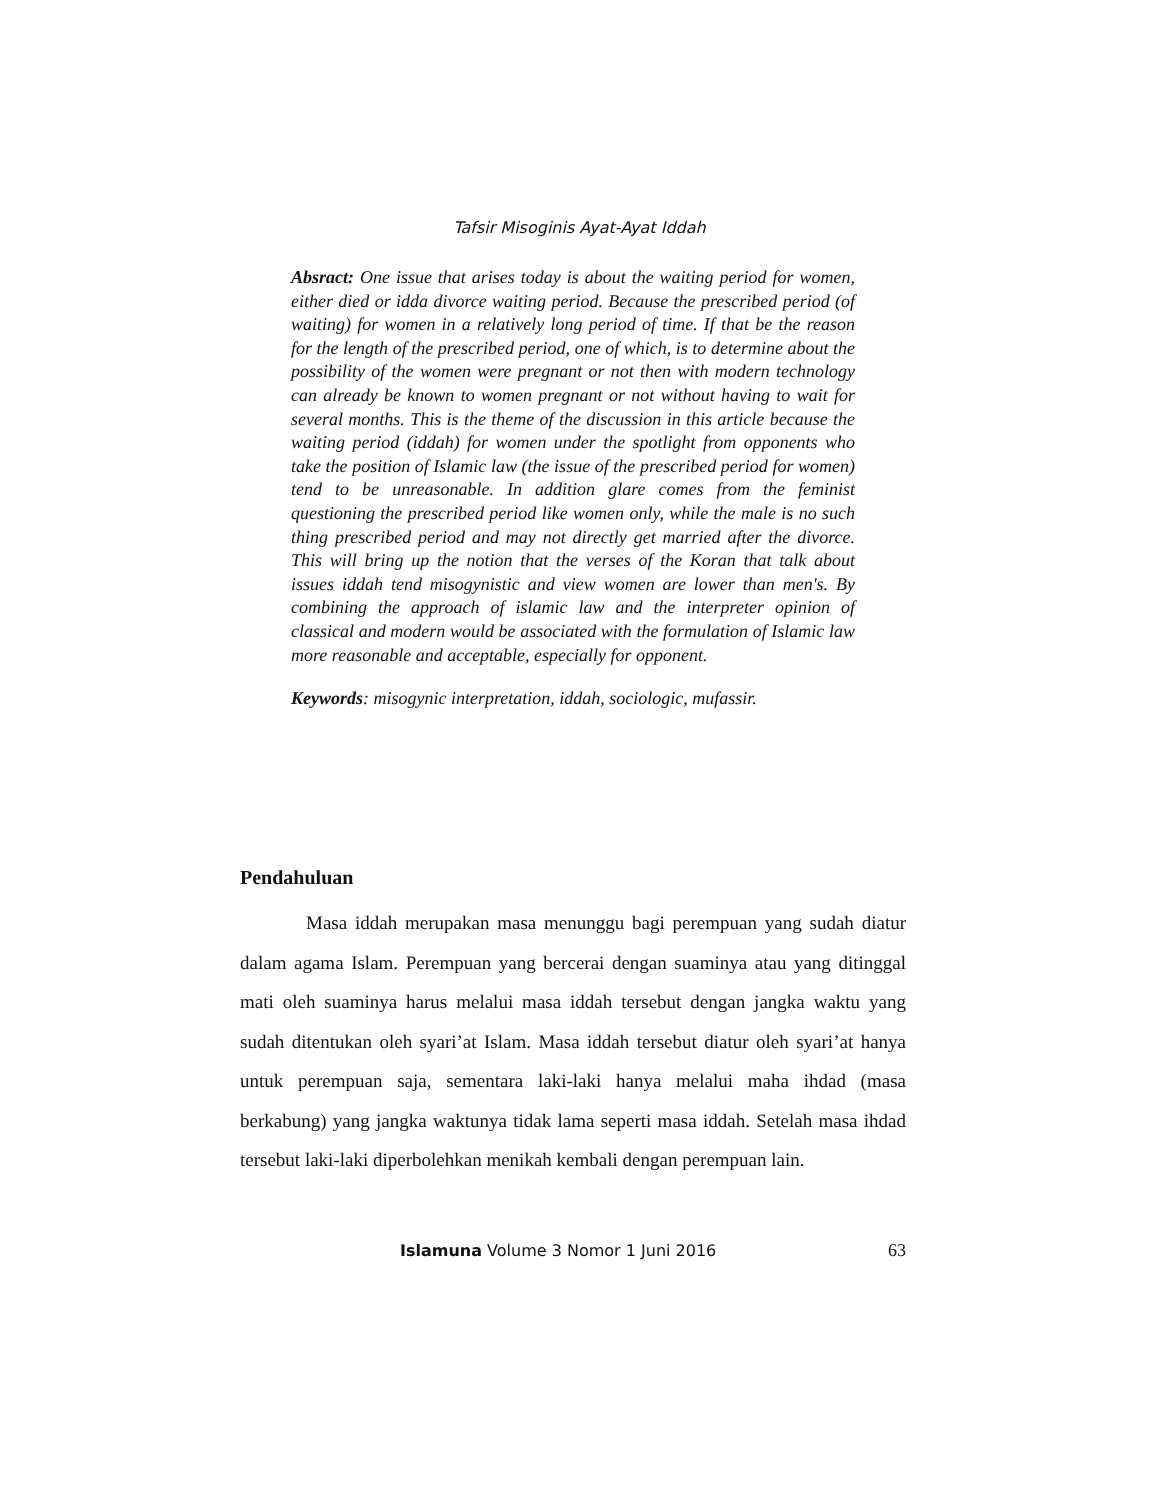Tafsir Misoginis Ayat-Ayat Iddah
Absract: One issue that arises today is about the waiting period for women, either died or idda divorce waiting period. Because the prescribed period (of waiting) for women in a relatively long period of time. If that be the reason for the length of the prescribed period, one of which, is to determine about the possibility of the women were pregnant or not then with modern technology can already be known to women pregnant or not without having to wait for several months. This is the theme of the discussion in this article because the waiting period (iddah) for women under the spotlight from opponents who take the position of Islamic law (the issue of the prescribed period for women) tend to be unreasonable. In addition glare comes from the feminist questioning the prescribed period like women only, while the male is no such thing prescribed period and may not directly get married after the divorce. This will bring up the notion that the verses of the Koran that talk about issues iddah tend misogynistic and view women are lower than men's. By combining the approach of islamic law and the interpreter opinion of classical and modern would be associated with the formulation of Islamic law more reasonable and acceptable, especially for opponent.
Keywords: misogynic interpretation, iddah, sociologic, mufassir.
Pendahuluan
Masa iddah merupakan masa menunggu bagi perempuan yang sudah diatur dalam agama Islam. Perempuan yang bercerai dengan suaminya atau yang ditinggal mati oleh suaminya harus melalui masa iddah tersebut dengan jangka waktu yang sudah ditentukan oleh syari’at Islam. Masa iddah tersebut diatur oleh syari’at hanya untuk perempuan saja, sementara laki-laki hanya melalui maha ihdad (masa berkabung) yang jangka waktunya tidak lama seperti masa iddah. Setelah masa ihdad tersebut laki-laki diperbolehkan menikah kembali dengan perempuan lain.
Islamuna Volume 3 Nomor 1 Juni 2016 63